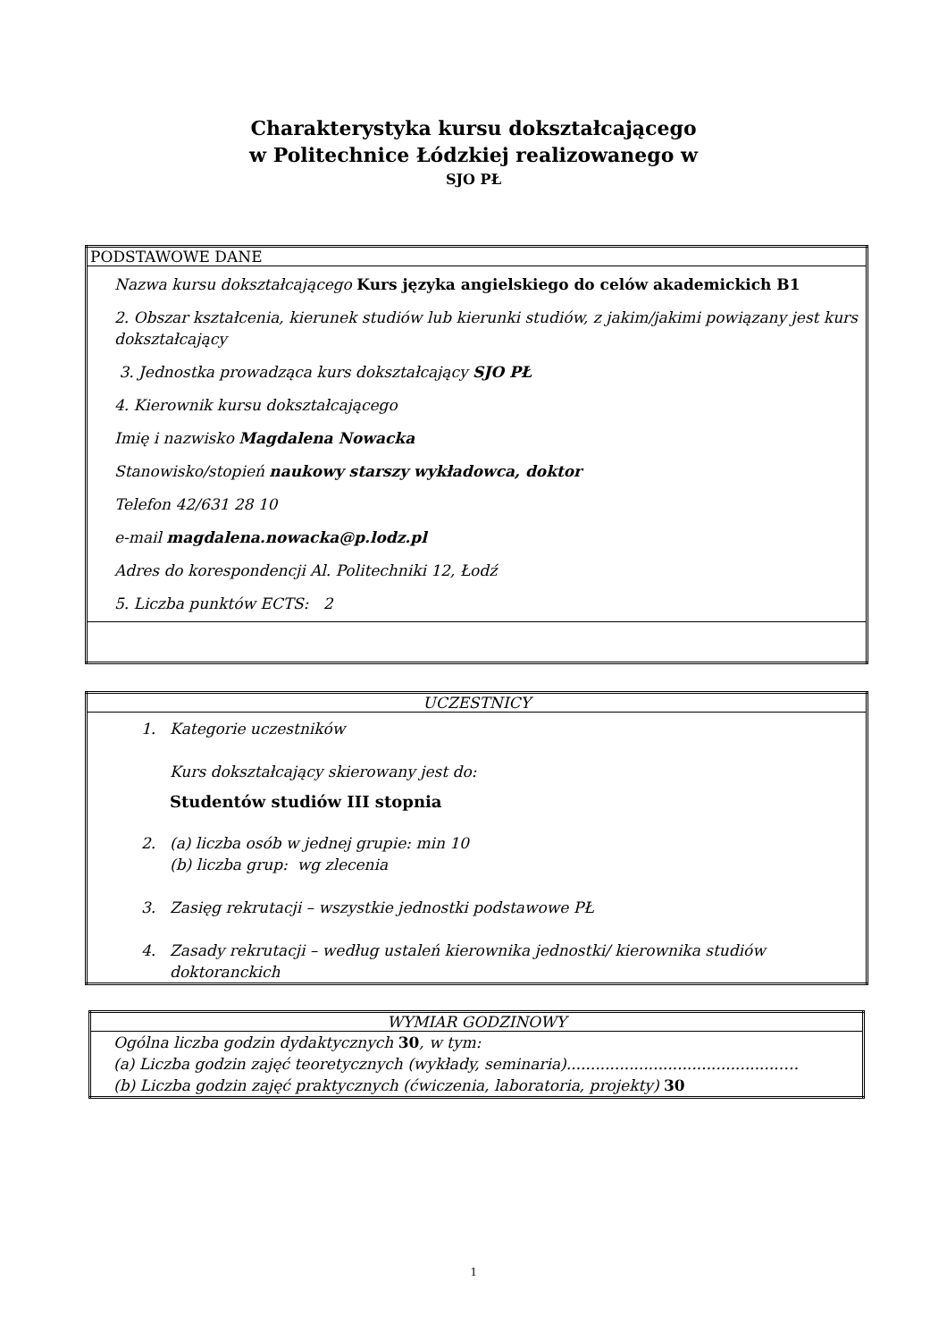Charakterystyka kursu dokształcającego
w Politechnice Łódzkiej realizowanego w
SJO PŁ
| PODSTAWOWE DANE |
| Nazwa kursu dokształcającego Kurs języka angielskiego do celów akademickich B1 2. Obszar kształcenia, kierunek studiów lub kierunki studiów, z jakim/jakimi powiązany jest kurs dokształcający 3. Jednostka prowadząca kurs dokształcający SJO PŁ 4. Kierownik kursu dokształcającego Imię i nazwisko Magdalena Nowacka Stanowisko/stopień naukowy starszy wykładowca, doktor Telefon 42/631 28 10 e-mail magdalena.nowacka@p.lodz.pl Adres do korespondencji Al. Politechniki 12, Łodź 5. Liczba punktów ECTS: 2 |
| UCZESTNICY |
| 1. Kategorie uczestników Kurs dokształcający skierowany jest do: Studentów studiów III stopnia 2. (a) liczba osób w jednej grupie: min 10 (b) liczba grup: wg zlecenia 3. Zasięg rekrutacji – wszystkie jednostki podstawowe PŁ 4. Zasady rekrutacji – według ustaleń kierownika jednostki/ kierownika studiów doktoranckich |
| WYMIAR GODZINOWY |
| Ogólna liczba godzin dydaktycznych 30 , w tym: (a) Liczba godzin zajęć teoretycznych (wykłady, seminaria)............................................…. (b) Liczba godzin zajęć praktycznych (ćwiczenia, laboratoria, projekty) 30 |
1